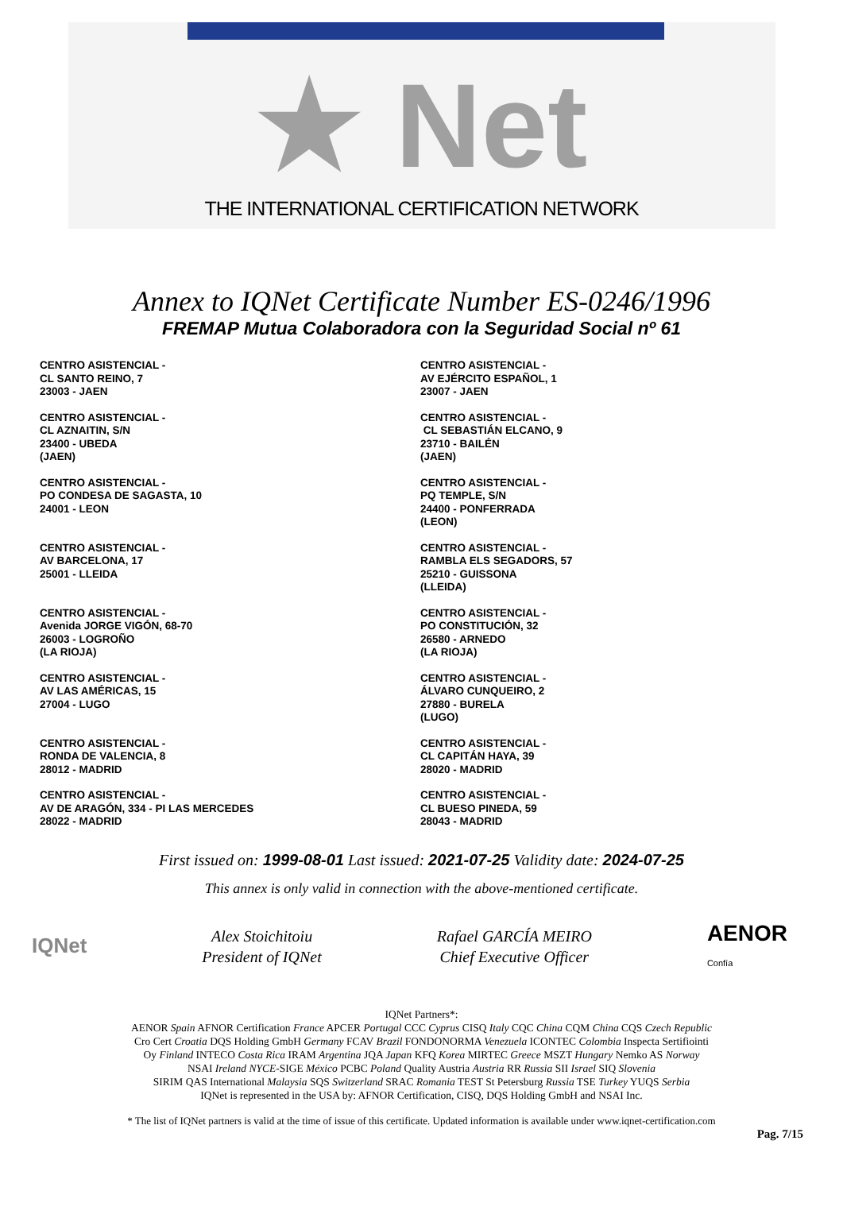★ Net
THE INTERNATIONAL CERTIFICATION NETWORK
Annex to IQNet Certificate Number ES-0246/1996
FREMAP Mutua Colaboradora con la Seguridad Social nº 61
CENTRO ASISTENCIAL -
CL SANTO REINO, 7
23003 - JAEN
CENTRO ASISTENCIAL -
CL AZNAITIN, S/N
23400 - UBEDA
(JAEN)
CENTRO ASISTENCIAL -
PO CONDESA DE SAGASTA, 10
24001 - LEON
CENTRO ASISTENCIAL -
AV BARCELONA, 17
25001 - LLEIDA
CENTRO ASISTENCIAL -
Avenida JORGE VIGÓN, 68-70
26003 - LOGROÑO
(LA RIOJA)
CENTRO ASISTENCIAL -
AV LAS AMÉRICAS, 15
27004 - LUGO
CENTRO ASISTENCIAL -
RONDA DE VALENCIA, 8
28012 - MADRID
CENTRO ASISTENCIAL -
AV DE ARAGÓN, 334 - PI LAS MERCEDES
28022 - MADRID
CENTRO ASISTENCIAL -
AV EJÉRCITO ESPAÑOL, 1
23007 - JAEN
CENTRO ASISTENCIAL -
CL SEBASTIÁN ELCANO, 9
23710 - BAILÉN
(JAEN)
CENTRO ASISTENCIAL -
PQ TEMPLE, S/N
24400 - PONFERRADA
(LEON)
CENTRO ASISTENCIAL -
RAMBLA ELS SEGADORS, 57
25210 - GUISSONA
(LLEIDA)
CENTRO ASISTENCIAL -
PO CONSTITUCIÓN, 32
26580 - ARNEDO
(LA RIOJA)
CENTRO ASISTENCIAL -
ÁLVARO CUNQUEIRO, 2
27880 - BURELA
(LUGO)
CENTRO ASISTENCIAL -
CL CAPITÁN HAYA, 39
28020 - MADRID
CENTRO ASISTENCIAL -
CL BUESO PINEDA, 59
28043 - MADRID
First issued on: 1999-08-01 Last issued: 2021-07-25 Validity date: 2024-07-25
This annex is only valid in connection with the above-mentioned certificate.
IQNet
Alex Stoichitoiu
President of IQNet
Rafael GARCÍA MEIRO
Chief Executive Officer
AENOR
Confía
IQNet Partners*:
AENOR Spain AFNOR Certification France APCER Portugal CCC Cyprus CISQ Italy CQC China CQM China CQS Czech Republic
Cro Cert Croatia DQS Holding GmbH Germany FCAV Brazil FONDONORMA Venezuela ICONTEC Colombia Inspecta Sertifiointi
Oy Finland INTECO Costa Rica IRAM Argentina JQA Japan KFQ Korea MIRTEC Greece MSZT Hungary Nemko AS Norway
NSAI Ireland NYCE-SIGE México PCBC Poland Quality Austria Austria RR Russia SII Israel SIQ Slovenia
SIRIM QAS International Malaysia SQS Switzerland SRAC Romania TEST St Petersburg Russia TSE Turkey YUQS Serbia
IQNet is represented in the USA by: AFNOR Certification, CISQ, DQS Holding GmbH and NSAI Inc.
* The list of IQNet partners is valid at the time of issue of this certificate. Updated information is available under www.iqnet-certification.com
Pag. 7/15